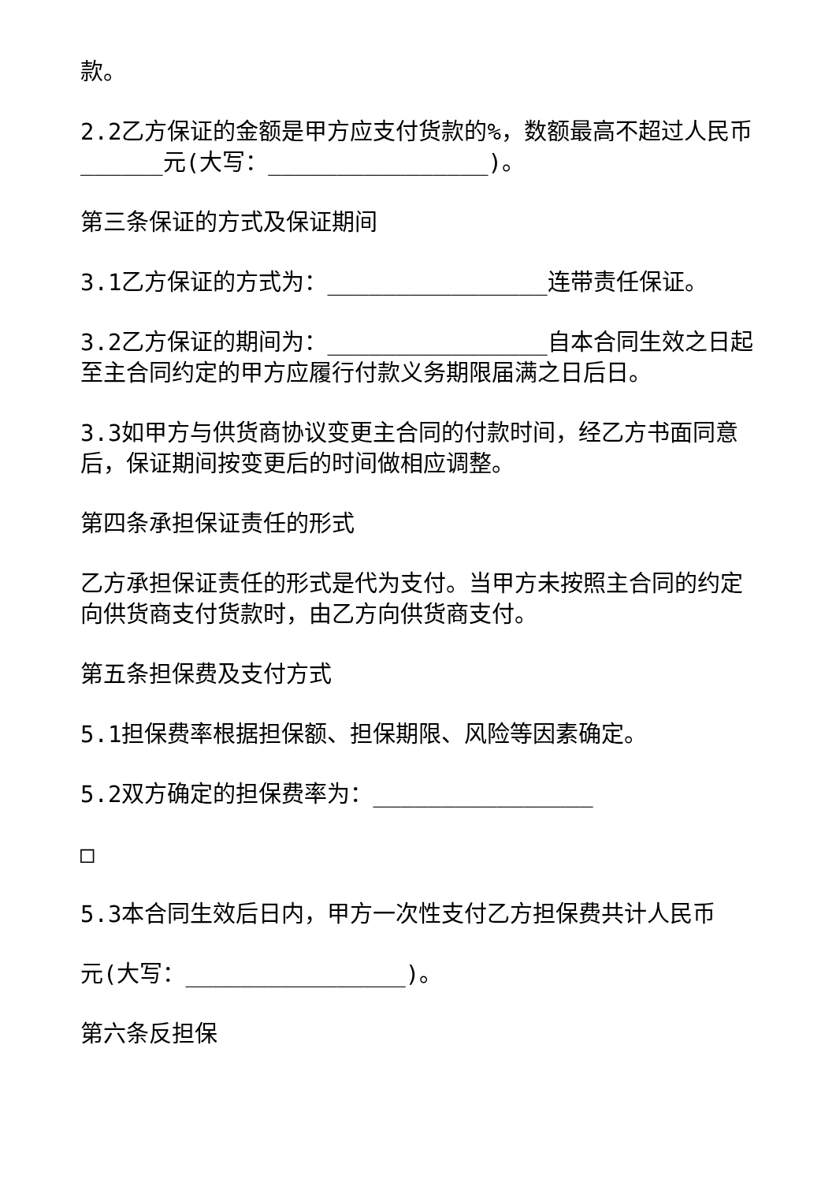款。
2.2乙方保证的金额是甲方应支付货款的%，数额最高不超过人民币______元(大写：________________)。
第三条保证的方式及保证期间
3.1乙方保证的方式为：________________连带责任保证。
3.2乙方保证的期间为：________________自本合同生效之日起至主合同约定的甲方应履行付款义务期限届满之日后日。
3.3如甲方与供货商协议变更主合同的付款时间，经乙方书面同意后，保证期间按变更后的时间做相应调整。
第四条承担保证责任的形式
乙方承担保证责任的形式是代为支付。当甲方未按照主合同的约定向供货商支付货款时，由乙方向供货商支付。
第五条担保费及支付方式
5.1担保费率根据担保额、担保期限、风险等因素确定。
5.2双方确定的担保费率为：________________
□
5.3本合同生效后日内，甲方一次性支付乙方担保费共计人民币
元(大写：________________)。
第六条反担保